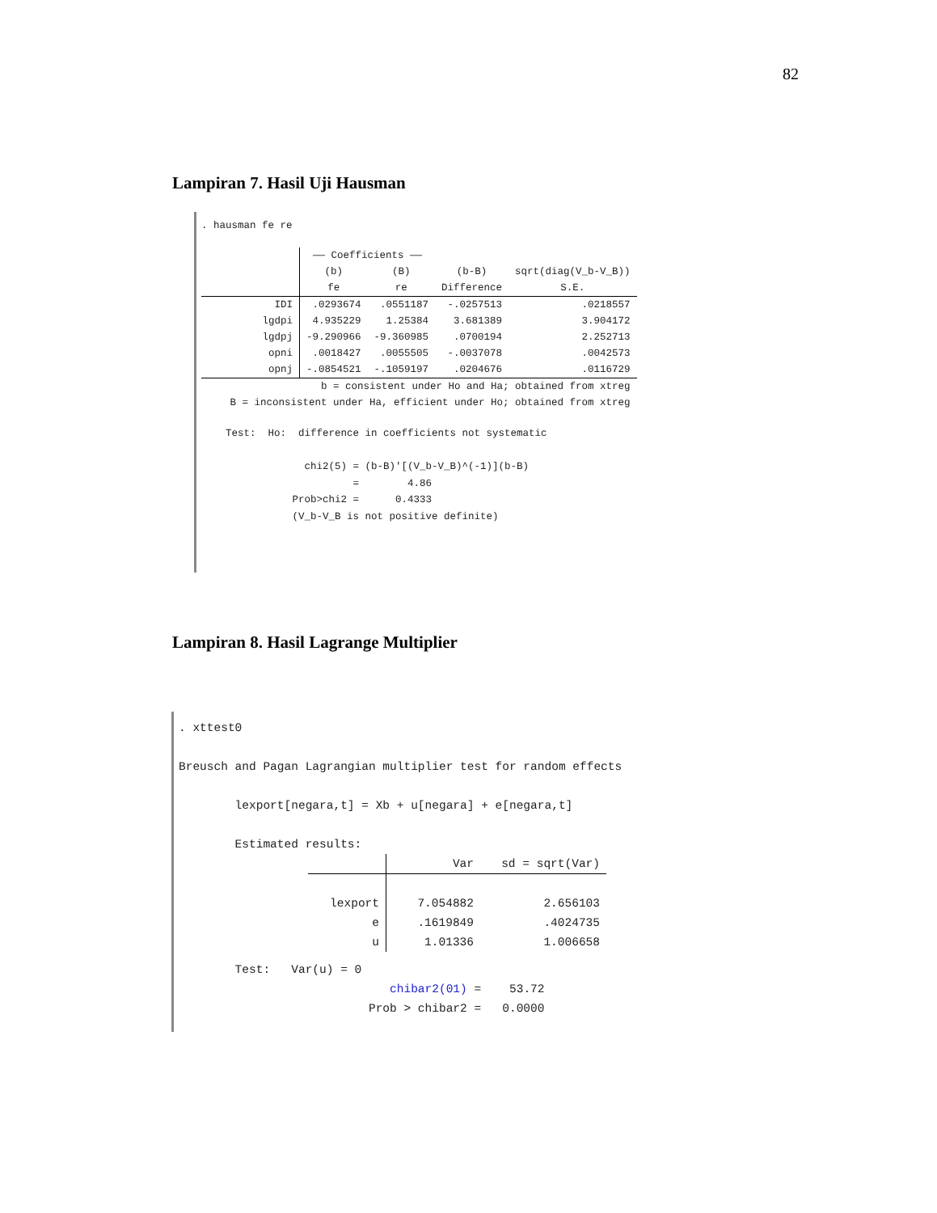82
Lampiran 7. Hasil Uji Hausman
. hausman fe re
| | —— Coefficients —— | | | |
| --- | --- | --- | --- | --- |
| | (b) fe | (B) re | (b-B) Difference | sqrt(diag(V_b-V_B)) S.E. |
| IDI lgdpi lgdpj opni opnj | .0293674 4.935229 -9.290966 .0018427 -.0854521 | .0551187 1.25384 -9.360985 .0055505 -.1059197 | -.0257513 3.681389 .0700194 -.0037078 .0204676 | .0218557 3.904172 2.252713 .0042573 .0116729 |
| b = consistent under Ho and Ha; obtained from xtreg B = inconsistent under Ha, efficient under Ho; obtained from xtreg | | | | |
    Test:  Ho:  difference in coefficients not systematic

                 chi2(5) = (b-B)'[(V_b-V_B)^(-1)](b-B)
                         =        4.86
               Prob>chi2 =      0.4333
               (V_b-V_B is not positive definite)
Lampiran 8. Hasil Lagrange Multiplier
. xttest0

Breusch and Pagan Lagrangian multiplier test for random effects

        lexport[negara,t] = Xb + u[negara] + e[negara,t]

        Estimated results:
| | Var | sd = sqrt(Var) |
| --- | --- | --- |
| lexport e u | 7.054882 .1619849 1.01336 | 2.656103 .4024735 1.006658 |
        Test:   Var(u) = 0
                              chibar2(01) =    53.72
                           Prob > chibar2 =   0.0000